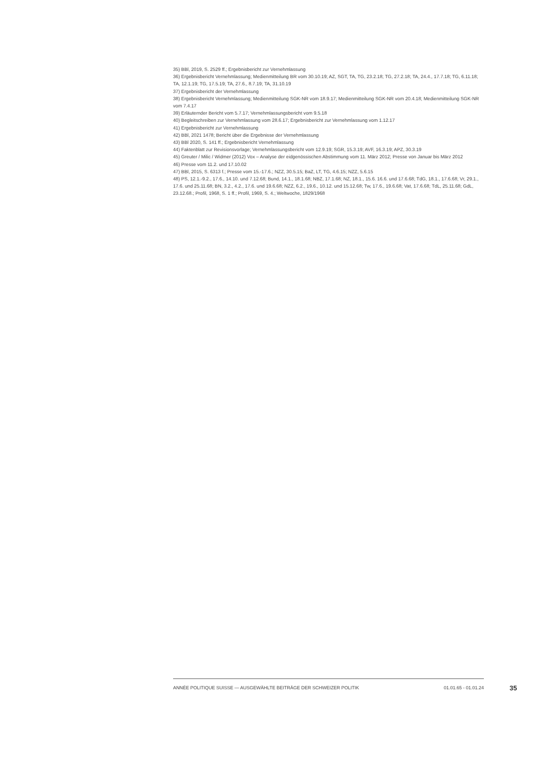35) BBl, 2019, S. 2529 ff.; Ergebnisbericht zur Vernehmlassung
36) Ergebnisbericht Vernehmlassung; Medienmitteilung BR vom 30.10.19; AZ, SGT, TA, TG, 23.2.18; TG, 27.2.18; TA, 24.4., 17.7.18; TG, 6.11.18; TA, 12.1.19; TG, 17.5.19; TA, 27.6., 8.7.19; TA, 31.10.19
37) Ergebnisbericht der Vernehmlassung
38) Ergebnisbericht Vernehmlassung; Medienmitteilung SGK-NR vom 18.9.17; Medienmitteilung SGK-NR vom 20.4.18; Medienmitteilung SGK-NR vom 7.4.17
39) Erläuternder Bericht vom 5.7.17; Vernehmlassungsbericht vom 9.5.18
40) Begleitschreiben zur Vernehmlassung vom 28.6.17; Ergebnisbericht zur Vernehmlassung vom 1.12.17
41) Ergebnisbericht zur Vernehmlassung
42) BBl, 2021 1478; Bericht über die Ergebnisse der Vernehmlassung
43) BBl 2020, S. 141 ff.; Ergebnisbericht Vernehmlassung
44) Faktenblatt zur Revisionsvorlage; Vernehmlassungsbericht vom 12.9.19; SGR, 15.3.19; AVF, 16.3.19; APZ, 30.3.19
45) Greuter / Milic / Widmer (2012) Vox – Analyse der eidgenössischen Abstimmung vom 11. März 2012; Presse von Januar bis März 2012
46) Presse vom 11.2. und 17.10.02
47) BBl, 2015, S. 6313 f.; Presse vom 15.-17.6.; NZZ, 30.5.15; BaZ, LT, TG, 4.6.15; NZZ, 5.6.15
48) PS, 12.1.-9.2., 17.6., 14.10. und 7.12.68; Bund, 14.1., 18.1.68; NBZ, 17.1.68; NZ, 18.1., 15.6. 16.6. und 17.6.68; TdG, 18.1., 17.6.68; Vr, 29.1., 17.6. und 25.11.68; BN, 3.2., 4.2., 17.6. und 19.6.68; NZZ, 6.2., 19.6., 10.12. und 15.12.68; Tw, 17.6., 19.6.68; Vat, 17.6.68; TdL, 25.11.68; GdL, 23.12.68.; Profil, 1968, S. 1 ff.; Profil, 1969, S. 4.; Weltwoche, 1829/1968
ANNÉE POLITIQUE SUISSE — AUSGEWÄHLTE BEITRÄGE DER SCHWEIZER POLITIK 01.01.65 - 01.01.24
35